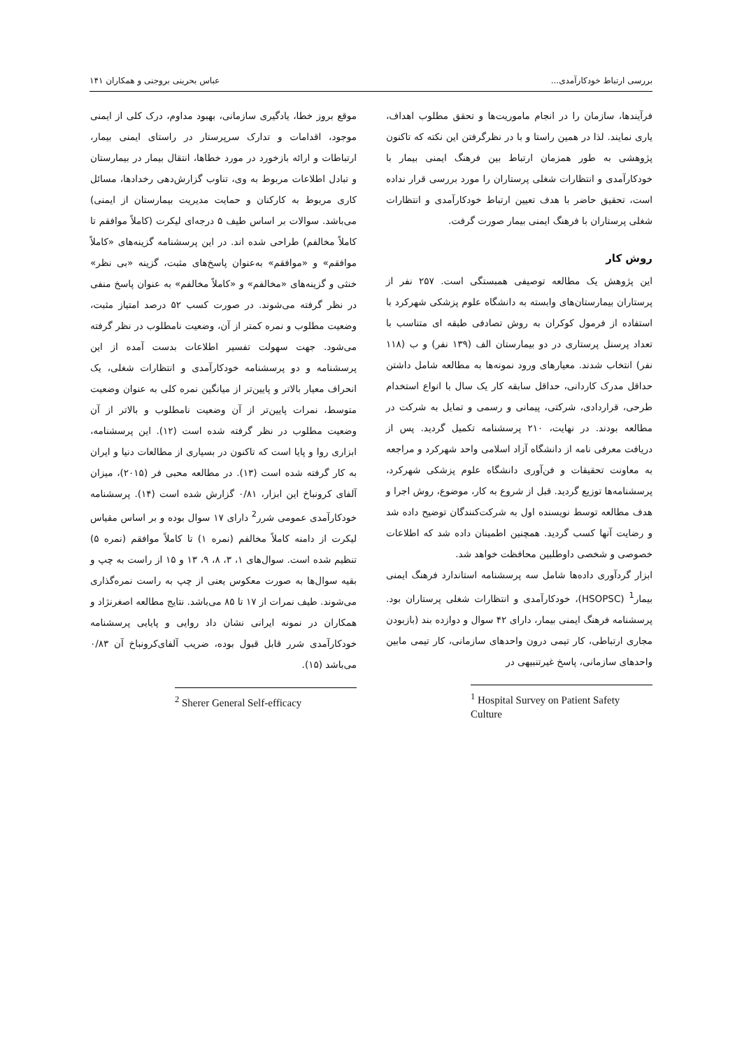بررسی ارتباط خودکارآمدی... عباس بحرینی بروجنی و همکاران ۱۴۱
فرآیندها، سازمان را در انجام ماموریت‌ها و تحقق مطلوب اهداف، یاری نمایند. لذا در همین راستا و با در نظرگرفتن این نکته که تاکنون پژوهشی به طور همزمان ارتباط بین فرهنگ ایمنی بیمار با خودکارآمدی و انتظارات شغلی پرستاران را مورد بررسی قرار نداده است، تحقیق حاضر با هدف تعیین ارتباط خودکارآمدی و انتظارات شغلی پرستاران با فرهنگ ایمنی بیمار صورت گرفت.
روش کار
این پژوهش یک مطالعه توصیفی همبستگی است. ۲۵۷ نفر از پرستاران بیمارستان‌های وابسته به دانشگاه علوم پزشکی شهرکرد با استفاده از فرمول کوکران به روش تصادفی طبقه ای متناسب با تعداد پرسنل پرستاری در دو بیمارستان الف (۱۳۹ نفر) و ب (۱۱۸ نفر) انتخاب شدند. معیارهای ورود نمونه‌ها به مطالعه شامل داشتن حداقل مدرک کاردانی، حداقل سابقه کار یک سال با انواع استخدام طرحی، قراردادی، شرکتی، پیمانی و رسمی و تمایل به شرکت در مطالعه بودند. در نهایت، ۲۱۰ پرسشنامه تکمیل گردید. پس از دریافت معرفی نامه از دانشگاه آزاد اسلامی واحد شهرکرد و مراجعه به معاونت تحقیقات و فن‌آوری دانشگاه علوم پزشکی شهرکرد، پرسشنامه‌ها توزیع گردید. قبل از شروع به کار، موضوع، روش اجرا و هدف مطالعه توسط نویسنده اول به شرکت‌کنندگان توضیح داده شد و رضایت آنها کسب گردید. همچنین اطمینان داده شد که اطلاعات خصوصی و شخصی داوطلبین محافظت خواهد شد.
ابزار گردآوری داده‌ها شامل سه پرسشنامه استاندارد فرهنگ ایمنی بیمار<sup>1</sup> (HSOPSC)، خودکارآمدی و انتظارات شغلی پرستاران بود. پرسشنامه فرهنگ ایمنی بیمار، دارای ۴۲ سوال و دوازده بند (بازبودن مجاری ارتباطی، کار تیمی درون واحدهای سازمانی، کار تیمی مابین واحدهای سازمانی، پاسخ غیرتنبیهی در
<sup>1</sup> Hospital Survey on Patient Safety Culture
موقع بروز خطا، یادگیری سازمانی، بهبود مداوم، درک کلی از ایمنی موجود، اقدامات و تدارک سرپرستار در راستای ایمنی بیمار، ارتباطات و ارائه بازخورد در مورد خطاها، انتقال بیمار در بیمارستان و تبادل اطلاعات مربوط به وی، تناوب گزارش‌دهی رخدادها، مسائل کاری مربوط به کارکنان و حمایت مدیریت بیمارستان از ایمنی) می‌باشد. سوالات بر اساس طیف ۵ درجه‌ای لیکرت (کاملاً موافقم تا کاملاً مخالفم) طراحی شده اند. در این پرسشنامه گزینه‌های «کاملاً موافقم» و «موافقم» به‌عنوان پاسخ‌های مثبت، گزینه «بی نظر» خنثی و گزینه‌های «مخالفم» و «کاملاً مخالفم» به عنوان پاسخ منفی در نظر گرفته می‌شوند. در صورت کسب ۵۲ درصد امتیاز مثبت، وضعیت مطلوب و نمره کمتر از آن، وضعیت نامطلوب در نظر گرفته می‌شود. جهت سهولت تفسیر اطلاعات بدست آمده از این پرسشنامه و دو پرسشنامه خودکارآمدی و انتظارات شغلی، یک انحراف معیار بالاتر و پایین‌تر از میانگین نمره کلی به عنوان وضعیت متوسط، نمرات پایین‌تر از آن وضعیت نامطلوب و بالاتر از آن وضعیت مطلوب در نظر گرفته شده است (۱۲). این پرسشنامه، ابزاری روا و پایا است که تاکنون در بسیاری از مطالعات دنیا و ایران به کار گرفته شده است (۱۳). در مطالعه محبی فر (۲۰۱۵)، میزان آلفای کرونباخ این ابزار، ۰/۸۱ گزارش شده است (۱۴). پرسشنامه خودکارآمدی عمومی شرر<sup>2</sup> دارای ۱۷ سوال بوده و بر اساس مقیاس لیکرت از دامنه کاملاً مخالفم (نمره ۱) تا کاملاً موافقم (نمره ۵) تنظیم شده است. سوال‌های ۱، ۳، ۸، ۹، ۱۳ و ۱۵ از راست به چپ و بقیه سوال‌ها به صورت معکوس یعنی از چپ به راست نمره‌گذاری می‌شوند. طیف نمرات از ۱۷ تا ۸۵ می‌باشد. نتایج مطالعه اصغرنژاد و همکاران در نمونه ایرانی نشان داد روایی و پایایی پرسشنامه خودکارآمدی شرر قابل قبول بوده، ضریب آلفای‌کرونباخ آن ۰/۸۳ می‌باشد (۱۵).
<sup>2</sup> Sherer General Self-efficacy